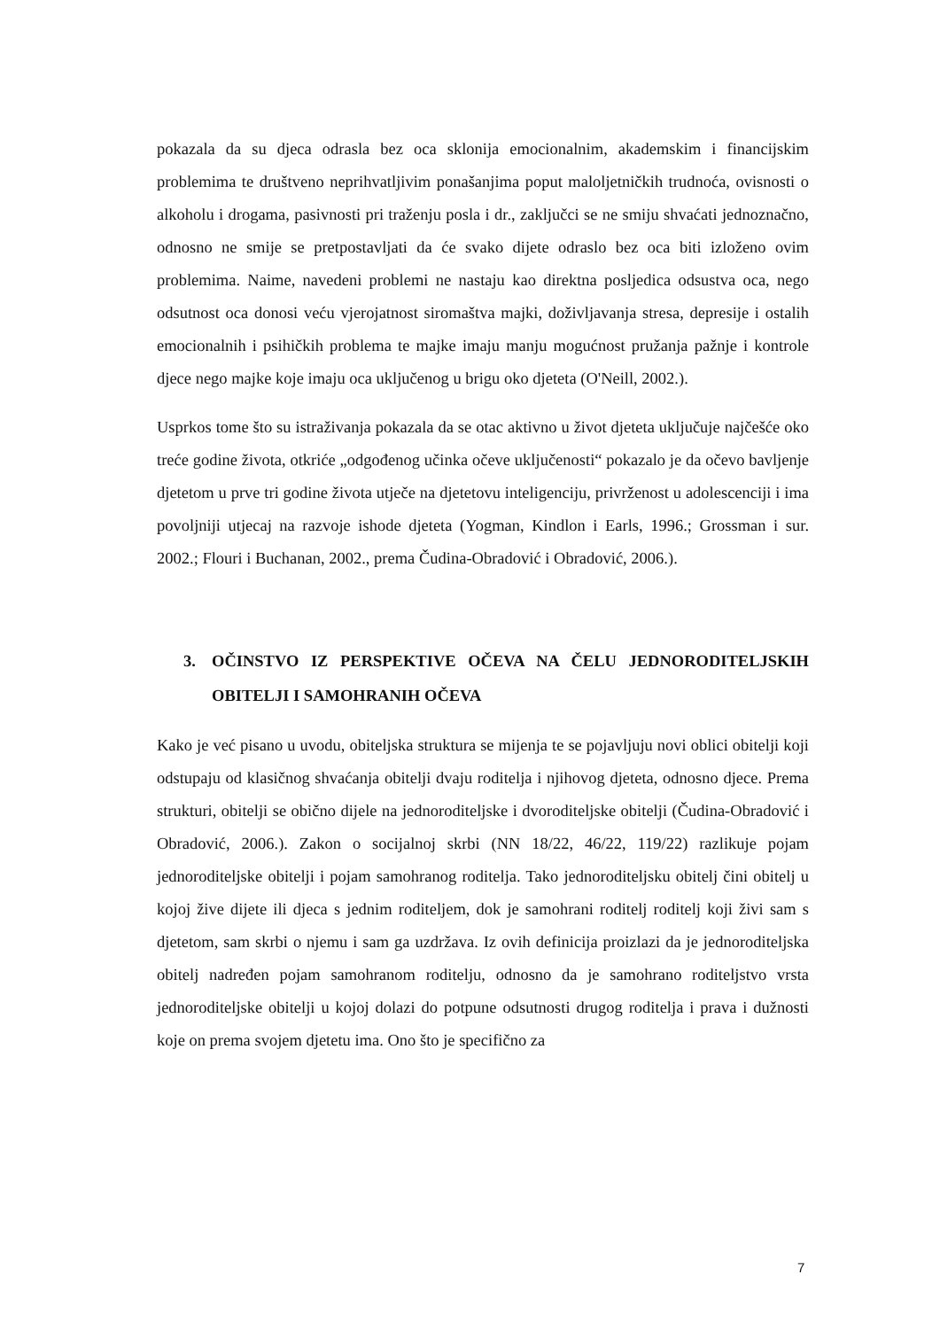pokazala da su djeca odrasla bez oca sklonija emocionalnim, akademskim i financijskim problemima te društveno neprihvatljivim ponašanjima poput maloljetničkih trudnoća, ovisnosti o alkoholu i drogama, pasivnosti pri traženju posla i dr., zaključci se ne smiju shvaćati jednoznačno, odnosno ne smije se pretpostavljati da će svako dijete odraslo bez oca biti izloženo ovim problemima. Naime, navedeni problemi ne nastaju kao direktna posljedica odsustva oca, nego odsutnost oca donosi veću vjerojatnost siromaštva majki, doživljavanja stresa, depresije i ostalih emocionalnih i psihičkih problema te majke imaju manju mogućnost pružanja pažnje i kontrole djece nego majke koje imaju oca uključenog u brigu oko djeteta (O'Neill, 2002.).
Usprkos tome što su istraživanja pokazala da se otac aktivno u život djeteta uključuje najčešće oko treće godine života, otkriće „odgođenog učinka očeve uključenosti“ pokazalo je da očevo bavljenje djetetom u prve tri godine života utječe na djetetovu inteligenciju, privrženost u adolescenciji i ima povoljniji utjecaj na razvoje ishode djeteta (Yogman, Kindlon i Earls, 1996.; Grossman i sur. 2002.; Flouri i Buchanan, 2002., prema Čudina-Obradović i Obradović, 2006.).
3. OČINSTVO IZ PERSPEKTIVE OČEVA NA ČELU JEDNORODITELJSKIH OBITELJI I SAMOHRANIH OČEVA
Kako je već pisano u uvodu, obiteljska struktura se mijenja te se pojavljuju novi oblici obitelji koji odstupaju od klasičnog shvaćanja obitelji dvaju roditelja i njihovog djeteta, odnosno djece. Prema strukturi, obitelji se obično dijele na jednoroditeljske i dvoroditeljske obitelji (Čudina-Obradović i Obradović, 2006.). Zakon o socijalnoj skrbi (NN 18/22, 46/22, 119/22) razlikuje pojam jednoroditeljske obitelji i pojam samohranog roditelja. Tako jednoroditeljsku obitelj čini obitelj u kojoj žive dijete ili djeca s jednim roditeljem, dok je samohrani roditelj roditelj koji živi sam s djetetom, sam skrbi o njemu i sam ga uzdržava. Iz ovih definicija proizlazi da je jednoroditeljska obitelj nadređen pojam samohranom roditelju, odnosno da je samohrano roditeljstvo vrsta jednoroditeljske obitelji u kojoj dolazi do potpune odsutnosti drugog roditelja i prava i dužnosti koje on prema svojem djetetu ima. Ono što je specifično za
7